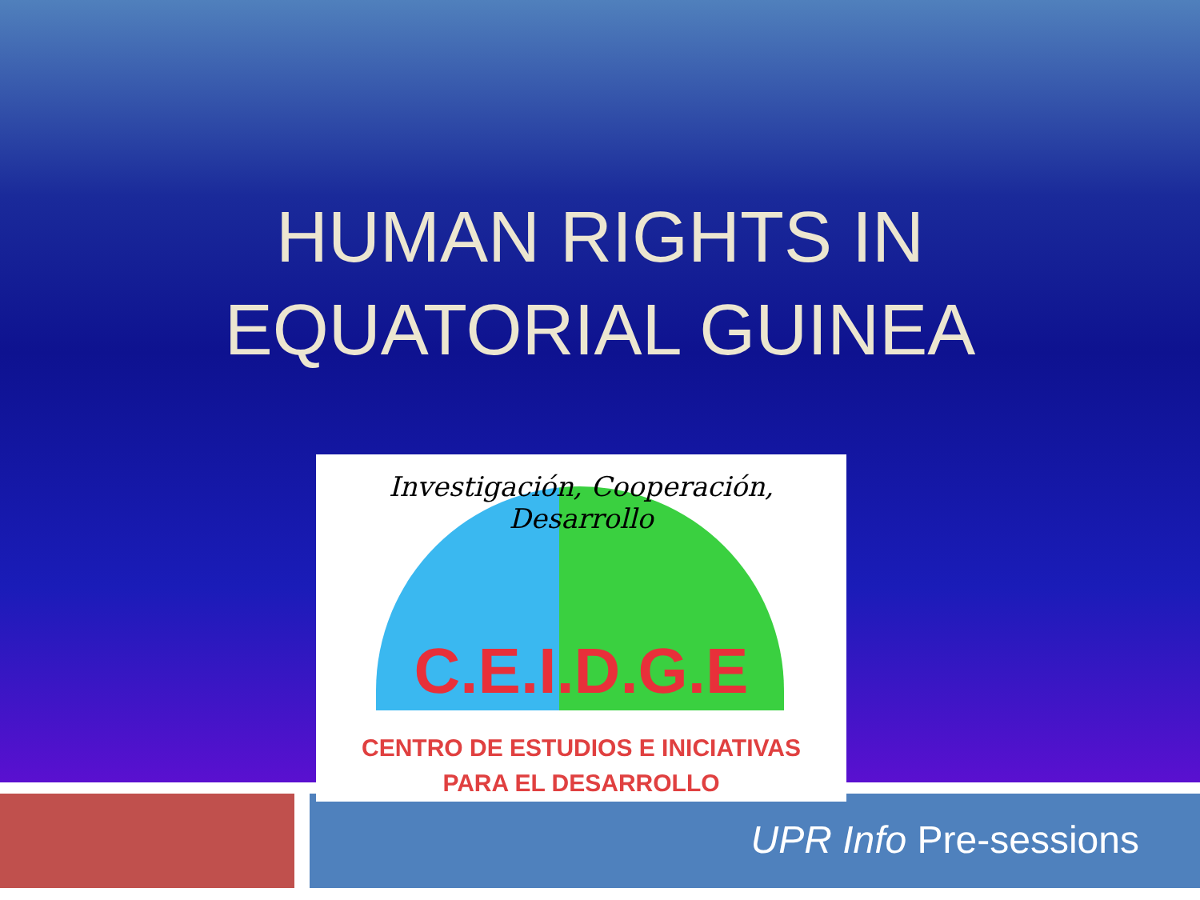HUMAN RIGHTS IN
EQUATORIAL GUINEA
Investigación, Cooperación, Desarrollo
C.E.I.D.G.E
CENTRO DE ESTUDIOS E INICIATIVAS
PARA EL DESARROLLO
UPR Info Pre-sessions